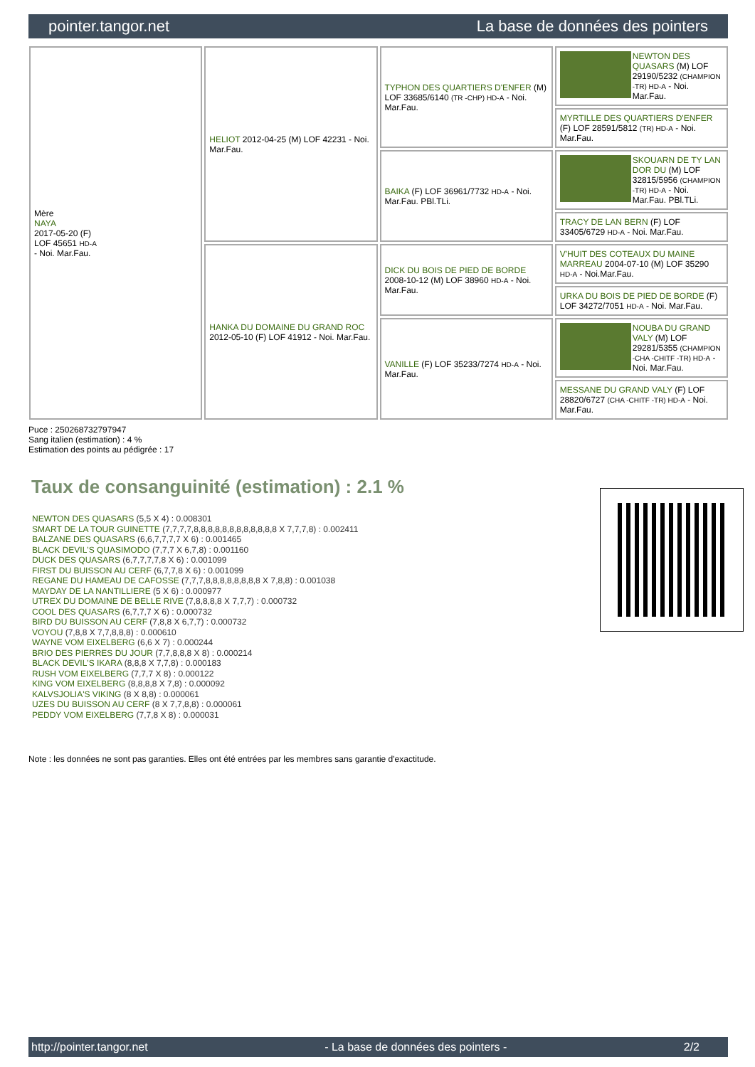pointer.tangor.net La base de données des pointers
| Mère NAYA 2017-05-20 (F) LOF 45651 HD-A - Noi. Mar.Fau. | HELIOT 2012-04-25 (M) LOF 42231 - Noi. Mar.Fau. | TYPHON DES QUARTIERS D'ENFER (M) LOF 33685/6140 (TR -CHP) HD-A - Noi. Mar.Fau. | NEWTON DES QUASARS (M) LOF 29190/5232 (CHAMPION -TR) HD-A - Noi. Mar.Fau. |
| | | | MYRTILLE DES QUARTIERS D'ENFER (F) LOF 28591/5812 (TR) HD-A - Noi. Mar.Fau. |
| | | BAIKA (F) LOF 36961/7732 HD-A - Noi. Mar.Fau. PBl.TLi. | SKOUARN DE TY LAN DOR DU (M) LOF 32815/5956 (CHAMPION -TR) HD-A - Noi. Mar.Fau. PBl.TLi. |
| | | | TRACY DE LAN BERN (F) LOF 33405/6729 HD-A - Noi. Mar.Fau. |
| | HANKA DU DOMAINE DU GRAND ROC 2012-05-10 (F) LOF 41912 - Noi. Mar.Fau. | DICK DU BOIS DE PIED DE BORDE 2008-10-12 (M) LOF 38960 HD-A - Noi. Mar.Fau. | V'HUIT DES COTEAUX DU MAINE MARREAU 2004-07-10 (M) LOF 35290 HD-A - Noi.Mar.Fau. |
| | | | URKA DU BOIS DE PIED DE BORDE (F) LOF 34272/7051 HD-A - Noi. Mar.Fau. |
| | | VANILLE (F) LOF 35233/7274 HD-A - Noi. Mar.Fau. | NOUBA DU GRAND VALY (M) LOF 29281/5355 (CHAMPION -CHA -CHITF -TR) HD-A - Noi. Mar.Fau. |
| | | | MESSANE DU GRAND VALY (F) LOF 28820/6727 (CHA -CHITF -TR) HD-A - Noi. Mar.Fau. |
Puce : 250268732797947
Sang italien (estimation) : 4 %
Estimation des points au pédigrée : 17
Taux de consanguinité (estimation) : 2.1 %
NEWTON DES QUASARS (5,5 X 4) : 0.008301
SMART DE LA TOUR GUINETTE (7,7,7,7,8,8,8,8,8,8,8,8,8,8,8,8 X 7,7,7,8) : 0.002411
BALZANE DES QUASARS (6,6,7,7,7,7 X 6) : 0.001465
BLACK DEVIL'S QUASIMODO (7,7,7 X 6,7,8) : 0.001160
DUCK DES QUASARS (6,7,7,7,7,8 X 6) : 0.001099
FIRST DU BUISSON AU CERF (6,7,7,8 X 6) : 0.001099
REGANE DU HAMEAU DE CAFOSSE (7,7,7,8,8,8,8,8,8,8,8 X 7,8,8) : 0.001038
MAYDAY DE LA NANTILLIERE (5 X 6) : 0.000977
UTREX DU DOMAINE DE BELLE RIVE (7,8,8,8,8 X 7,7,7) : 0.000732
COOL DES QUASARS (6,7,7,7 X 6) : 0.000732
BIRD DU BUISSON AU CERF (7,8,8 X 6,7,7) : 0.000732
VOYOU (7,8,8 X 7,7,8,8,8) : 0.000610
WAYNE VOM EIXELBERG (6,6 X 7) : 0.000244
BRIO DES PIERRES DU JOUR (7,7,8,8,8 X 8) : 0.000214
BLACK DEVIL'S IKARA (8,8,8 X 7,7,8) : 0.000183
RUSH VOM EIXELBERG (7,7,7 X 8) : 0.000122
KING VOM EIXELBERG (8,8,8,8 X 7,8) : 0.000092
KALVSJOLIA'S VIKING (8 X 8,8) : 0.000061
UZES DU BUISSON AU CERF (8 X 7,7,8,8) : 0.000061
PEDDY VOM EIXELBERG (7,7,8 X 8) : 0.000031
Note : les données ne sont pas garanties. Elles ont été entrées par les membres sans garantie d'exactitude.
http://pointer.tangor.net - La base de données des pointers - 2/2